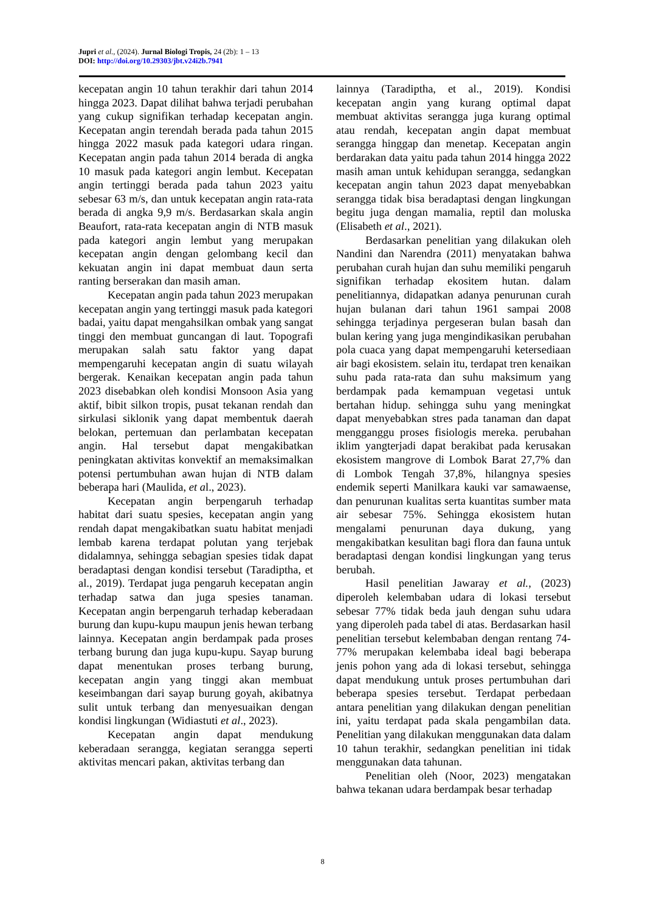Jupri et al., (2024). Jurnal Biologi Tropis, 24 (2b): 1 – 13
DOI: http://doi.org/10.29303/jbt.v24i2b.7941
kecepatan angin 10 tahun terakhir dari tahun 2014 hingga 2023. Dapat dilihat bahwa terjadi perubahan yang cukup signifikan terhadap kecepatan angin. Kecepatan angin terendah berada pada tahun 2015 hingga 2022 masuk pada kategori udara ringan. Kecepatan angin pada tahun 2014 berada di angka 10 masuk pada kategori angin lembut. Kecepatan angin tertinggi berada pada tahun 2023 yaitu sebesar 63 m/s, dan untuk kecepatan angin rata-rata berada di angka 9,9 m/s. Berdasarkan skala angin Beaufort, rata-rata kecepatan angin di NTB masuk pada kategori angin lembut yang merupakan kecepatan angin dengan gelombang kecil dan kekuatan angin ini dapat membuat daun serta ranting berserakan dan masih aman.
Kecepatan angin pada tahun 2023 merupakan kecepatan angin yang tertinggi masuk pada kategori badai, yaitu dapat mengahsilkan ombak yang sangat tinggi den membuat guncangan di laut. Topografi merupakan salah satu faktor yang dapat mempengaruhi kecepatan angin di suatu wilayah bergerak. Kenaikan kecepatan angin pada tahun 2023 disebabkan oleh kondisi Monsoon Asia yang aktif, bibit silkon tropis, pusat tekanan rendah dan sirkulasi siklonik yang dapat membentuk daerah belokan, pertemuan dan perlambatan kecepatan angin. Hal tersebut dapat mengakibatkan peningkatan aktivitas konvektif an memaksimalkan potensi pertumbuhan awan hujan di NTB dalam beberapa hari (Maulida, et al., 2023).
Kecepatan angin berpengaruh terhadap habitat dari suatu spesies, kecepatan angin yang rendah dapat mengakibatkan suatu habitat menjadi lembab karena terdapat polutan yang terjebak didalamnya, sehingga sebagian spesies tidak dapat beradaptasi dengan kondisi tersebut (Taradiptha, et al., 2019). Terdapat juga pengaruh kecepatan angin terhadap satwa dan juga spesies tanaman. Kecepatan angin berpengaruh terhadap keberadaan burung dan kupu-kupu maupun jenis hewan terbang lainnya. Kecepatan angin berdampak pada proses terbang burung dan juga kupu-kupu. Sayap burung dapat menentukan proses terbang burung, kecepatan angin yang tinggi akan membuat keseimbangan dari sayap burung goyah, akibatnya sulit untuk terbang dan menyesuaikan dengan kondisi lingkungan (Widiastuti et al., 2023).
Kecepatan angin dapat mendukung keberadaan serangga, kegiatan serangga seperti aktivitas mencari pakan, aktivitas terbang dan
lainnya (Taradiptha, et al., 2019). Kondisi kecepatan angin yang kurang optimal dapat membuat aktivitas serangga juga kurang optimal atau rendah, kecepatan angin dapat membuat serangga hinggap dan menetap. Kecepatan angin berdarakan data yaitu pada tahun 2014 hingga 2022 masih aman untuk kehidupan serangga, sedangkan kecepatan angin tahun 2023 dapat menyebabkan serangga tidak bisa beradaptasi dengan lingkungan begitu juga dengan mamalia, reptil dan moluska (Elisabeth et al., 2021).
Berdasarkan penelitian yang dilakukan oleh Nandini dan Narendra (2011) menyatakan bahwa perubahan curah hujan dan suhu memiliki pengaruh signifikan terhadap ekositem hutan. dalam penelitiannya, didapatkan adanya penurunan curah hujan bulanan dari tahun 1961 sampai 2008 sehingga terjadinya pergeseran bulan basah dan bulan kering yang juga mengindikasikan perubahan pola cuaca yang dapat mempengaruhi ketersediaan air bagi ekosistem. selain itu, terdapat tren kenaikan suhu pada rata-rata dan suhu maksimum yang berdampak pada kemampuan vegetasi untuk bertahan hidup. sehingga suhu yang meningkat dapat menyebabkan stres pada tanaman dan dapat mengganggu proses fisiologis mereka. perubahan iklim yangterjadi dapat berakibat pada kerusakan ekosistem mangrove di Lombok Barat 27,7% dan di Lombok Tengah 37,8%, hilangnya spesies endemik seperti Manilkara kauki var samawaense, dan penurunan kualitas serta kuantitas sumber mata air sebesar 75%. Sehingga ekosistem hutan mengalami penurunan daya dukung, yang mengakibatkan kesulitan bagi flora dan fauna untuk beradaptasi dengan kondisi lingkungan yang terus berubah.
Hasil penelitian Jawaray et al., (2023) diperoleh kelembaban udara di lokasi tersebut sebesar 77% tidak beda jauh dengan suhu udara yang diperoleh pada tabel di atas. Berdasarkan hasil penelitian tersebut kelembaban dengan rentang 74-77% merupakan kelembaba ideal bagi beberapa jenis pohon yang ada di lokasi tersebut, sehingga dapat mendukung untuk proses pertumbuhan dari beberapa spesies tersebut. Terdapat perbedaan antara penelitian yang dilakukan dengan penelitian ini, yaitu terdapat pada skala pengambilan data. Penelitian yang dilakukan menggunakan data dalam 10 tahun terakhir, sedangkan penelitian ini tidak menggunakan data tahunan.
Penelitian oleh (Noor, 2023) mengatakan bahwa tekanan udara berdampak besar terhadap
8